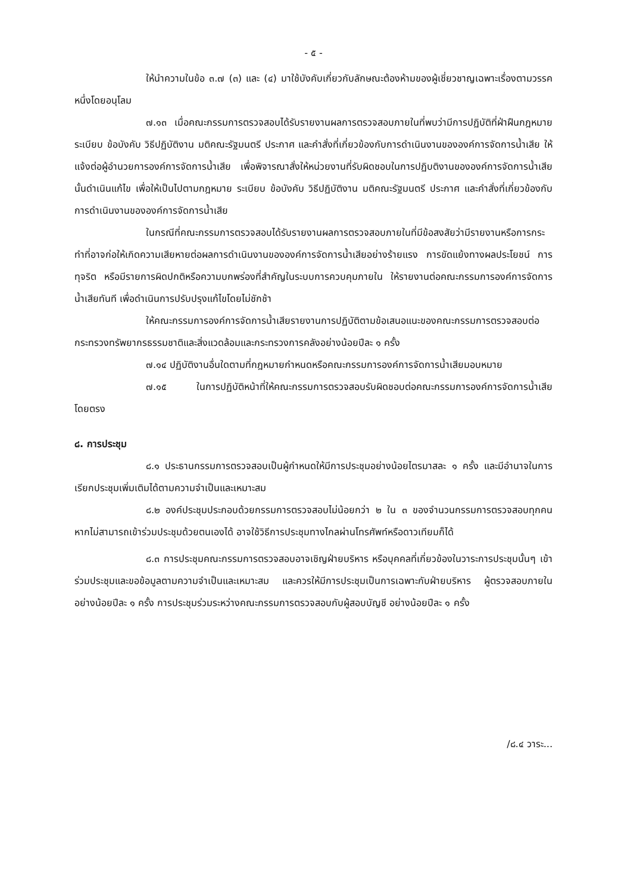- ๕ -
ให้นำความในข้อ ๓.๗ (๓) และ (๔) มาใช้บังคับเกี่ยวกับลักษณะต้องห้ามของผู้เชี่ยวชาญเฉพาะเรื่องตามวรรคหนึ่งโดยอนุโลม
๗.๑๓ เมื่อคณะกรรมการตรวจสอบได้รับรายงานผลการตรวจสอบภายในที่พบว่ามีการปฏิบัติที่ฝ่าฝืนกฎหมาย ระเบียบ ข้อบังคับ วิธีปฏิบัติงาน มติคณะรัฐมนตรี ประกาศ และคำสั่งที่เกี่ยวข้องกับการดำเนินงานขององค์การจัดการน้ำเสีย ให้แจ้งต่อผู้อำนวยการองค์การจัดการน้ำเสีย เพื่อพิจารณาสั่งให้หน่วยงานที่รับผิดชอบในการปฏิบติงานขององค์การจัดการน้ำเสียนั้นดำเนินแก้ไข เพื่อให้เป็นไปตามกฎหมาย ระเบียบ ข้อบังคับ วิธีปฏิบัติงาน มติคณะรัฐมนตรี ประกาศ และคำสั่งที่เกี่ยวข้องกับการดำเนินงานขององค์การจัดการน้ำเสีย
ในกรณีที่คณะกรรมการตรวจสอบได้รับรายงานผลการตรวจสอบภายในที่มีข้อสงสัยว่ามีรายงานหรือการกระทำที่อาจก่อให้เกิดความเสียหายต่อผลการดำเนินงานขององค์การจัดการน้ำเสียอย่างร้ายแรง การขัดแย้งทางผลประโยชน์ การทุจริต หรือมีรายการผิดปกติหรือความบกพร่องที่สำคัญในระบบการควบคุมภายใน ให้รายงานต่อคณะกรรมการองค์การจัดการน้ำเสียทันที เพื่อดำเนินการปรับปรุงแก้ไขโดยไม่ชักช้า
ให้คณะกรรมการองค์การจัดการน้ำเสียรายงานการปฏิบัติตามข้อเสนอแนะของคณะกรรมการตรวจสอบต่อกระทรวงทรัพยากรธรรมชาติและสิ่งแวดล้อมและกระทรวงการคลังอย่างน้อยปีละ ๑ ครั้ง
๗.๑๔ ปฏิบัติงานอื่นใดตามที่กฎหมายกำหนดหรือคณะกรรมการองค์การจัดการน้ำเสียมอบหมาย
๗.๑๕ ในการปฏิบัติหน้าที่ให้คณะกรรมการตรวจสอบรับผิดชอบต่อคณะกรรมการองค์การจัดการน้ำเสียโดยตรง
๘. การประชุม
๘.๑ ประธานกรรมการตรวจสอบเป็นผู้กำหนดให้มีการประชุมอย่างน้อยไตรมาสละ ๑ ครั้ง และมีอำนาจในการเรียกประชุมเพิ่มเติมได้ตามความจำเป็นและเหมาะสม
๘.๒ องค์ประชุมประกอบด้วยกรรมการตรวจสอบไม่น้อยกว่า ๒ ใน ๓ ของจำนวนกรรมการตรวจสอบทุกคน หากไม่สามารถเข้าร่วมประชุมด้วยตนเองได้ อาจใช้วิธีการประชุมทางไกลผ่านโทรศัพท์หรือดาวเทียมก็ได้
๘.๓ การประชุมคณะกรรมการตรวจสอบอาจเชิญฝ่ายบริหาร หรือบุคคลที่เกี่ยวข้องในวาระการประชุมนั้นๆ เข้าร่วมประชุมและขอข้อมูลตามความจำเป็นและเหมาะสม และควรให้มีการประชุมเป็นการเฉพาะกับฝ่ายบริหาร ผู้ตรวจสอบภายใน อย่างน้อยปีละ ๑ ครั้ง การประชุมร่วมระหว่างคณะกรรมการตรวจสอบกับผู้สอบบัญชี อย่างน้อยปีละ ๑ ครั้ง
/๘.๔ วาระ...